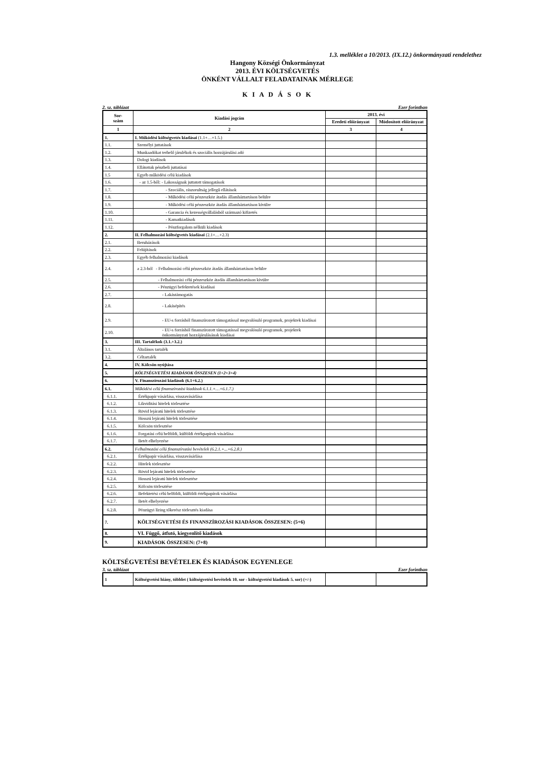1.3. melléklet a 10/2013. (IX.12.) önkormányzati rendelethez
Hangony Községi Önkormányzat
2013. ÉVI KÖLTSÉGVETÉS
ÖNKÉNT VÁLLALT FELADATAINAK MÉRLEGE
K I A D Á S O K
2. sz. táblázat Ezer forintban
| Sor- szám | Kiadási jogcím | 2013. évi | |
| --- | --- | --- | --- |
| | | Eredeti előirányzat | Módosított előirányzat |
| 1 | 2 | 3 | 4 |
| 1. | I. Működési költségvetés kiadásai (1.1+…+1.5.) | | |
| 1.1. | Személyi juttatások | | |
| 1.2. | Munkaadókat terhelő járulékok és szociális hozzájárulási adó | | |
| 1.3. | Dologi kiadások | | |
| 1.4. | Ellátottak pénzbeli juttatásai | | |
| 1.5 | Egyéb működési célú kiadások | | |
| 1.6. | - az 1.5-ből: - Lakosságnak juttatott támogatások | | |
| 1.7. | - Szociális, rászorultság jellegű ellátások | | |
| 1.8. | - Működési célú pénzeszköz átadás államháztartáson belülre | | |
| 1.9. | - Működési célú pénzeszköz átadás államháztartáson kívülre | | |
| 1.10. | - Garancia és kezességvállalásból származó kifizetés | | |
| 1.11. | - Kamatkiadások | | |
| 1.12. | - Pénzforgalom nélküli kiadások | | |
| 2. | II. Felhalmozási költségvetés kiadásai (2.1+…+2.3) | | |
| 2.1. | Beruházások | | |
| 2.2. | Felújítások | | |
| 2.3. | Egyéb felhalmozási kiadások | | |
| 2.4. | a 2.3-ból - Felhalmozási célú pénzeszköz átadás államháztartáson belülre | | |
| 2.5. | - Felhalmozási célú pénzeszköz átadás államháztartáson kívülre | | |
| 2.6. | - Pénzügyi befektetések kiadásai | | |
| 2.7. | - Lakástámogatás | | |
| 2.8. | - Lakásépítés | | |
| 2.9. | - EU-s forrásból finanszírozott támogatással megvalósuló programok, projektek kiadásai | | |
| 2.10. | - EU-s forrásból finanszírozott támogatással megvalósuló programok, projektek önkormányzati hozzájárulásának kiadásai | | |
| 3. | III. Tartalékok (3.1.+3.2.) | | |
| 3.1. | Általános tartalék | | |
| 3.2. | Céltartalék | | |
| 4. | IV. Kölcsön nyújtása | | |
| 5. | KÖLTSÉGVETÉSI KIADÁSOK ÖSSZESEN (1+2+3+4) | | |
| 6. | V. Finanszírozási kiadások (6.1+6.2.) | | |
| 6.1. | Működési célú finanszírozási kiadások 6.1.1.+…+6.1.7.) | | |
| 6.1.1. | Értékpapír vásárlása, visszavásárlása | | |
| 6.1.2. | Likviditási hitelek törlesztése | | |
| 6.1.3. | Rövid lejáratú hitelek törlesztése | | |
| 6.1.4. | Hosszú lejáratú hitelek törlesztése | | |
| 6.1.5. | Kölcsön törlesztése | | |
| 6.1.6. | Forgatási célú belföldi, külföldi értékpapírok vásárlása | | |
| 6.1.7. | Betét elhelyezése | | |
| 6.2. | Felhalmozási célú finanszírozási bevételek (6.2.1.+...+6.2.8.) | | |
| 6.2.1. | Értékpapír vásárlása, visszavásárlása | | |
| 6.2.2. | Hitelek törlesztése | | |
| 6.2.3. | Rövid lejáratú hitelek törlesztése | | |
| 6.2.4. | Hosszú lejáratú hitelek törlesztése | | |
| 6.2.5. | Kölcsön törlesztése | | |
| 6.2.6. | Befektetési célú belföldi, külföldi értékpapírok vásárlása | | |
| 6.2.7. | Betét elhelyezése | | |
| 6.2.8. | Pénzügyi lízing tőkerész törlesztés kiadása | | |
| 7. | KÖLTSÉGVETÉSI ÉS FINANSZÍROZÁSI KIADÁSOK ÖSSZESEN: (5+6) | | |
| 8. | VI. Függő, átfutó, kiegyenlítő kiadások | | |
| 9. | KIADÁSOK ÖSSZESEN: (7+8) | | |
KÖLTSÉGVETÉSI BEVÉTELEK ÉS KIADÁSOK EGYENLEGE
3. sz. táblázat Ezer forintban
| 1 | Költségvetési hiány, többlet ( költségvetési bevételek 10. sor - költségvetési kiadások 5. sor) (+/-) | | |